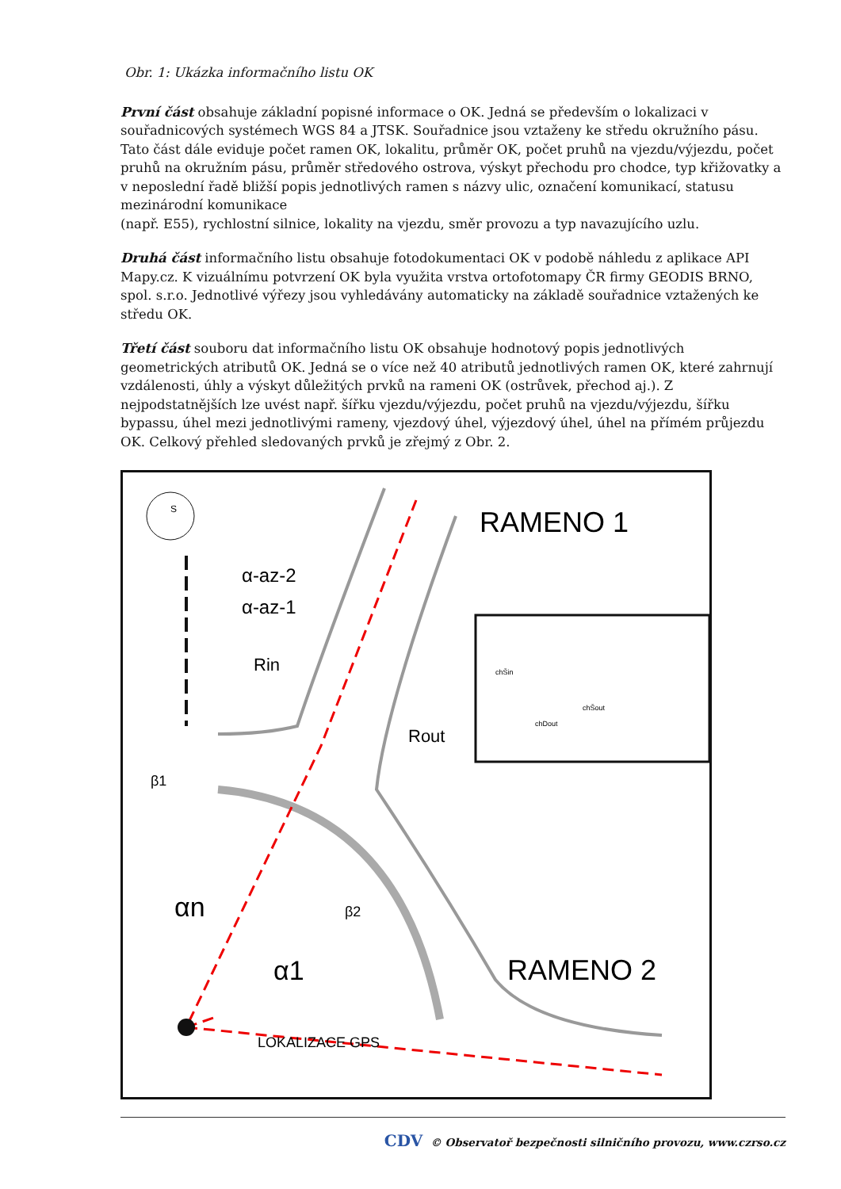Obr. 1: Ukázka informačního listu OK
První část obsahuje základní popisné informace o OK. Jedná se především o lokalizaci v souřadnicových systémech WGS 84 a JTSK. Souřadnice jsou vztaženy ke středu okružního pásu. Tato část dále eviduje počet ramen OK, lokalitu, průměr OK, počet pruhů na vjezdu/výjezdu, počet pruhů na okružním pásu, průměr středového ostrova, výskyt přechodu pro chodce, typ křižovatky a v neposlední řadě bližší popis jednotlivých ramen s názvy ulic, označení komunikací, statusu mezinárodní komunikace
(např. E55), rychlostní silnice, lokality na vjezdu, směr provozu a typ navazujícího uzlu.
Druhá část informačního listu obsahuje fotodokumentaci OK v podobě náhledu z aplikace API Mapy.cz. K vizuálnímu potvrzení OK byla využita vrstva ortofotomapy ČR firmy GEODIS BRNO, spol. s.r.o. Jednotlivé výřezy jsou vyhledávány automaticky na základě souřadnice vztažených ke středu OK.
Třetí část souboru dat informačního listu OK obsahuje hodnotový popis jednotlivých geometrických atributů OK. Jedná se o více než 40 atributů jednotlivých ramen OK, které zahrnují vzdálenosti, úhly a výskyt důležitých prvků na rameni OK (ostrůvek, přechod aj.). Z nejpodstatnějších lze uvést např. šířku vjezdu/výjezdu, počet pruhů na vjezdu/výjezdu, šířku bypassu, úhel mezi jednotlivými rameny, vjezdový úhel, výjezdový úhel, úhel na přímém průjezdu OK. Celkový přehled sledovaných prvků je zřejmý z Obr. 2.
S
RAMENO 1
RAMENO 2
α-az-2
α-az-1
Rin
Rout
β1
β2
αn
α1
LOKALIZACE GPS
chDout
chŠout
chŠin
CDV © Observatoř bezpečnosti silničního provozu, www.czrso.cz